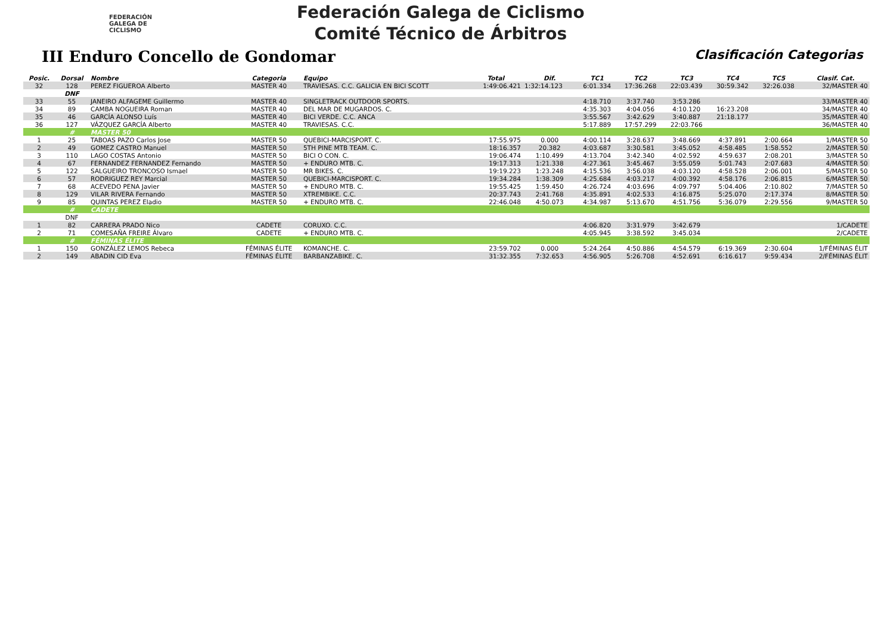FEDERACIÓN
GALEGA DE
CICLISMO
Federación Galega de Ciclismo
Comité Técnico de Árbitros
III Enduro Concello de Gondomar
Clasificación Categorias
| Posic. | Dorsal | Nombre | Categoria | Equipo | Total | Dif. | TC1 | TC2 | TC3 | TC4 | TC5 | Clasif. Cat. |
| --- | --- | --- | --- | --- | --- | --- | --- | --- | --- | --- | --- | --- |
| 32 | 128 | PEREZ FIGUEROA Alberto | MASTER 40 | TRAVIESAS. C.C. GALICIA EN BICI SCOTT | 1:49:06.421 | 1:32:14.123 | 6:01.334 | 17:36.268 | 22:03.439 | 30:59.342 | 32:26.038 | 32/MASTER 40 |
| | DNF | | | | | | | | | | | |
| 33 | 55 | JANEIRO ALFAGEME Guillermo | MASTER 40 | SINGLETRACK OUTDOOR SPORTS. | | | 4:18.710 | 3:37.740 | 3:53.286 | | | 33/MASTER 40 |
| 34 | 89 | CAMBA NOGUEIRA Roman | MASTER 40 | DEL MAR DE MUGARDOS. C. | | | 4:35.303 | 4:04.056 | 4:10.120 | 16:23.208 | | 34/MASTER 40 |
| 35 | 46 | GARCÍA ALONSO Luís | MASTER 40 | BICI VERDE. C.C. ANCA | | | 3:55.567 | 3:42.629 | 3:40.887 | 21:18.177 | | 35/MASTER 40 |
| 36 | 127 | VÁZQUEZ GARCÍA Alberto | MASTER 40 | TRAVIESAS. C.C. | | | 5:17.889 | 17:57.299 | 22:03.766 | | | 36/MASTER 40 |
| | # | MASTER 50 | | | | | | | | | | |
| 1 | 25 | TABOAS PAZO Carlos Jose | MASTER 50 | QUEBICI-MARCISPORT. C. | 17:55.975 | 0.000 | 4:00.114 | 3:28.637 | 3:48.669 | 4:37.891 | 2:00.664 | 1/MASTER 50 |
| 2 | 49 | GOMEZ CASTRO Manuel | MASTER 50 | 5TH PINE MTB TEAM. C. | 18:16.357 | 20.382 | 4:03.687 | 3:30.581 | 3:45.052 | 4:58.485 | 1:58.552 | 2/MASTER 50 |
| 3 | 110 | LAGO COSTAS Antonio | MASTER 50 | BICI O CON. C. | 19:06.474 | 1:10.499 | 4:13.704 | 3:42.340 | 4:02.592 | 4:59.637 | 2:08.201 | 3/MASTER 50 |
| 4 | 67 | FERNANDEZ FERNANDEZ Fernando | MASTER 50 | + ENDURO MTB. C. | 19:17.313 | 1:21.338 | 4:27.361 | 3:45.467 | 3:55.059 | 5:01.743 | 2:07.683 | 4/MASTER 50 |
| 5 | 122 | SALGUEIRO TRONCOSO Ismael | MASTER 50 | MR BIKES. C. | 19:19.223 | 1:23.248 | 4:15.536 | 3:56.038 | 4:03.120 | 4:58.528 | 2:06.001 | 5/MASTER 50 |
| 6 | 57 | RODRIGUEZ REY Marcial | MASTER 50 | QUEBICI-MARCISPORT. C. | 19:34.284 | 1:38.309 | 4:25.684 | 4:03.217 | 4:00.392 | 4:58.176 | 2:06.815 | 6/MASTER 50 |
| 7 | 68 | ACEVEDO PENA Javier | MASTER 50 | + ENDURO MTB. C. | 19:55.425 | 1:59.450 | 4:26.724 | 4:03.696 | 4:09.797 | 5:04.406 | 2:10.802 | 7/MASTER 50 |
| 8 | 129 | VILAR RIVERA Fernando | MASTER 50 | XTREMBIKE. C.C. | 20:37.743 | 2:41.768 | 4:35.891 | 4:02.533 | 4:16.875 | 5:25.070 | 2:17.374 | 8/MASTER 50 |
| 9 | 85 | QUINTAS PEREZ Eladio | MASTER 50 | + ENDURO MTB. C. | 22:46.048 | 4:50.073 | 4:34.987 | 5:13.670 | 4:51.756 | 5:36.079 | 2:29.556 | 9/MASTER 50 |
| | # | CADETE | | | | | | | | | | |
| | DNF | | | | | | | | | | | |
| 1 | 82 | CARRERA PRADO Nico | CADETE | CORUXO. C.C. | | | 4:06.820 | 3:31.979 | 3:42.679 | | | 1/CADETE |
| 2 | 71 | COMESAÑA FREIRE Álvaro | CADETE | + ENDURO MTB. C. | | | 4:05.945 | 3:38.592 | 3:45.034 | | | 2/CADETE |
| | # | FÉMINAS ÉLITE | | | | | | | | | | |
| 1 | 150 | GONZÁLEZ LEMOS Rebeca | FÉMINAS ÉLITE | KOMANCHE. C. | 23:59.702 | 0.000 | 5:24.264 | 4:50.886 | 4:54.579 | 6:19.369 | 2:30.604 | 1/FÉMINAS ÉLIT |
| 2 | 149 | ABADIN CID Eva | FÉMINAS ÉLITE | BARBANZABIKE. C. | 31:32.355 | 7:32.653 | 4:56.905 | 5:26.708 | 4:52.691 | 6:16.617 | 9:59.434 | 2/FÉMINAS ÉLIT |